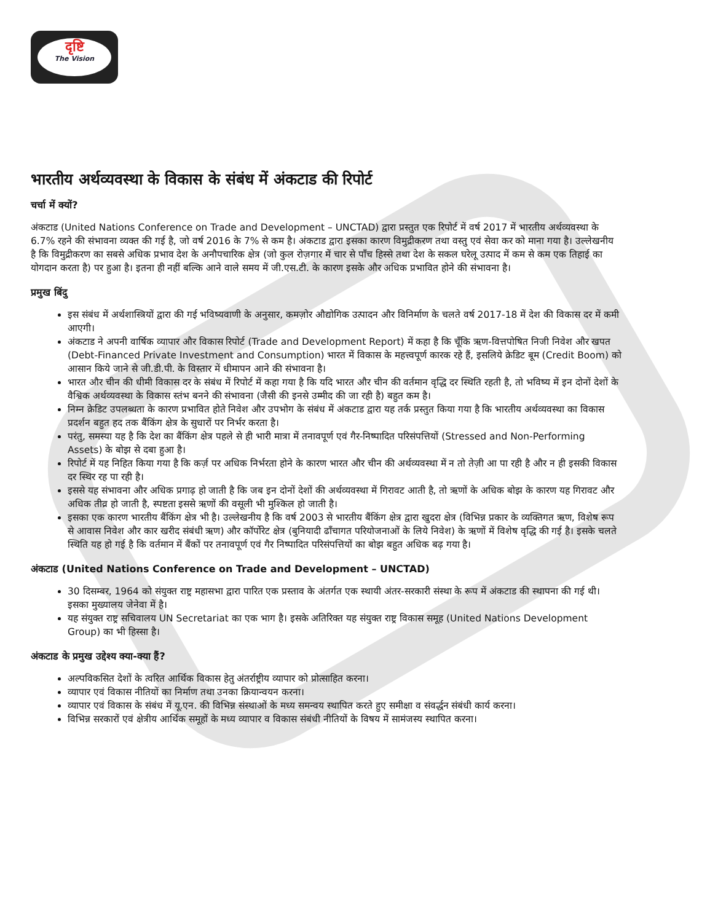दृष्टि
The Vision
भारतीय अर्थव्यवस्था के विकास के संबंध में अंकटाड की रिपोर्ट
चर्चा में क्यों?
अंकटाड (United Nations Conference on Trade and Development – UNCTAD) द्वारा प्रस्तुत एक रिपोर्ट में वर्ष 2017 में भारतीय अर्थव्यवस्था के 6.7% रहने की संभावना व्यक्त की गई है, जो वर्ष 2016 के 7% से कम है। अंकटाड द्वारा इसका कारण विमुद्रीकरण तथा वस्तु एवं सेवा कर को माना गया है। उल्लेखनीय है कि विमुद्रीकरण का सबसे अधिक प्रभाव देश के अनौपचारिक क्षेत्र (जो कुल रोज़गार में चार से पाँच हिस्से तथा देश के सकल घरेलू उत्पाद में कम से कम एक तिहाई का योगदान करता है) पर हुआ है। इतना ही नहीं बल्कि आने वाले समय में जी.एस.टी. के कारण इसके और अधिक प्रभावित होने की संभावना है।
प्रमुख बिंदु
इस संबंध में अर्थशास्त्रियों द्वारा की गई भविष्यवाणी के अनुसार, कमज़ोर औद्योगिक उत्पादन और विनिर्माण के चलते वर्ष 2017-18 में देश की विकास दर में कमी आएगी।
अंकटाड ने अपनी वार्षिक व्यापार और विकास रिपोर्ट (Trade and Development Report) में कहा है कि चूँकि ऋण-वित्तपोषित निजी निवेश और खपत (Debt-Financed Private Investment and Consumption) भारत में विकास के महत्त्वपूर्ण कारक रहे हैं, इसलिये क्रेडिट बूम (Credit Boom) को आसान किये जाने से जी.डी.पी. के विस्तार में धीमापन आने की संभावना है।
भारत और चीन की धीमी विकास दर के संबंध में रिपोर्ट में कहा गया है कि यदि भारत और चीन की वर्तमान वृद्धि दर स्थिति रहती है, तो भविष्य में इन दोनों देशों के वैश्विक अर्थव्यवस्था के विकास स्तंभ बनने की संभावना (जैसी की इनसे उम्मीद की जा रही है) बहुत कम है।
निम्न क्रेडिट उपलब्धता के कारण प्रभावित होते निवेश और उपभोग के संबंध में अंकटाड द्वारा यह तर्क प्रस्तुत किया गया है कि भारतीय अर्थव्यवस्था का विकास प्रदर्शन बहुत हद तक बैंकिंग क्षेत्र के सुधारों पर निर्भर करता है।
परंतु, समस्या यह है कि देश का बैंकिंग क्षेत्र पहले से ही भारी मात्रा में तनावपूर्ण एवं गैर-निष्पादित परिसंपत्तियों (Stressed and Non-Performing Assets) के बोझ से दबा हुआ है।
रिपोर्ट में यह निहित किया गया है कि कर्ज़ पर अधिक निर्भरता होने के कारण भारत और चीन की अर्थव्यवस्था में न तो तेज़ी आ पा रही है और न ही इसकी विकास दर स्थिर रह पा रही है।
इससे यह संभावना और अधिक प्रगाढ़ हो जाती है कि जब इन दोनों देशों की अर्थव्यवस्था में गिरावट आती है, तो ऋणों के अधिक बोझ के कारण यह गिरावट और अधिक तीव्र हो जाती है, स्पष्टता इससे ऋणों की वसूली भी मुश्किल हो जाती है।
इसका एक कारण भारतीय बैंकिंग क्षेत्र भी है। उल्लेखनीय है कि वर्ष 2003 से भारतीय बैंकिंग क्षेत्र द्वारा खुदरा क्षेत्र (विभिन्न प्रकार के व्यक्तिगत ऋण, विशेष रूप से आवास निवेश और कार खरीद संबंधी ऋण) और कॉर्पोरेट क्षेत्र (बुनियादी ढाँचागत परियोजनाओं के लिये निवेश) के ऋणों में विशेष वृद्धि की गई है। इसके चलते स्थिति यह हो गई है कि वर्तमान में बैंकों पर तनावपूर्ण एवं गैर निष्पादित परिसंपत्तियों का बोझ बहुत अधिक बढ़ गया है।
अंकटाड (United Nations Conference on Trade and Development – UNCTAD)
30 दिसम्बर, 1964 को संयुक्त राष्ट्र महासभा द्वारा पारित एक प्रस्ताव के अंतर्गत एक स्थायी अंतर-सरकारी संस्था के रूप में अंकटाड की स्थापना की गई थी। इसका मुख्यालय जेनेवा में है।
यह संयुक्त राष्ट्र सचिवालय UN Secretariat का एक भाग है। इसके अतिरिक्त यह संयुक्त राष्ट्र विकास समूह (United Nations Development Group) का भी हिस्सा है।
अंकटाड के प्रमुख उद्देश्य क्या-क्या हैं?
अल्पविकसित देशों के त्वरित आर्थिक विकास हेतु अंतर्राष्ट्रीय व्यापार को प्रोत्साहित करना।
व्यापार एवं विकास नीतियों का निर्माण तथा उनका क्रियान्वयन करना।
व्यापार एवं विकास के संबंध में यू.एन. की विभिन्न संस्थाओं के मध्य समन्वय स्थापित करते हुए समीक्षा व संवर्द्धन संबंधी कार्य करना।
विभिन्न सरकारों एवं क्षेत्रीय आर्थिक समूहों के मध्य व्यापार व विकास संबंधी नीतियों के विषय में सामंजस्य स्थापित करना।